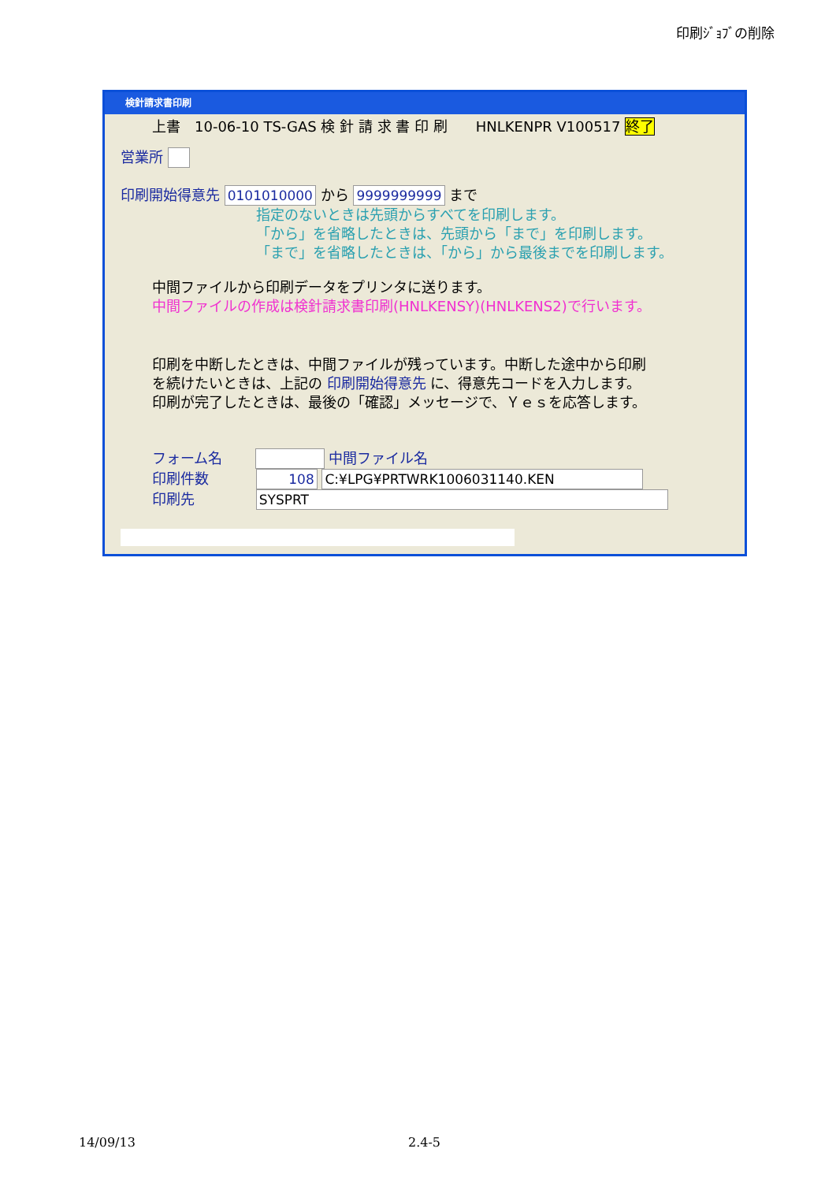印刷ｼﾞｮﾌﾞの削除
検針請求書印刷
上書　10-06-10 TS-GAS 検 針 請 求 書 印 刷　　HNLKENPR V100517 終了
営業所
印刷開始得意先 0101010000 から 9999999999 まで
指定のないときは先頭からすべてを印刷します。
「から」を省略したときは、先頭から「まで」を印刷します。
「まで」を省略したときは、「から」から最後までを印刷します。
中間ファイルから印刷データをプリンタに送ります。
中間ファイルの作成は検針請求書印刷(HNLKENSY)(HNLKENS2)で行います。
印刷を中断したときは、中間ファイルが残っています。中断した途中から印刷
を続けたいときは、上記の 印刷開始得意先 に、得意先コードを入力します。
印刷が完了したときは、最後の「確認」メッセージで、Ｙｅｓを応答します。
フォーム名　　 中間ファイル名
印刷件数　　　 108 C:¥LPG¥PRTWRK1006031140.KEN
印刷先　　　　 SYSPRT
14/09/13 2.4-5